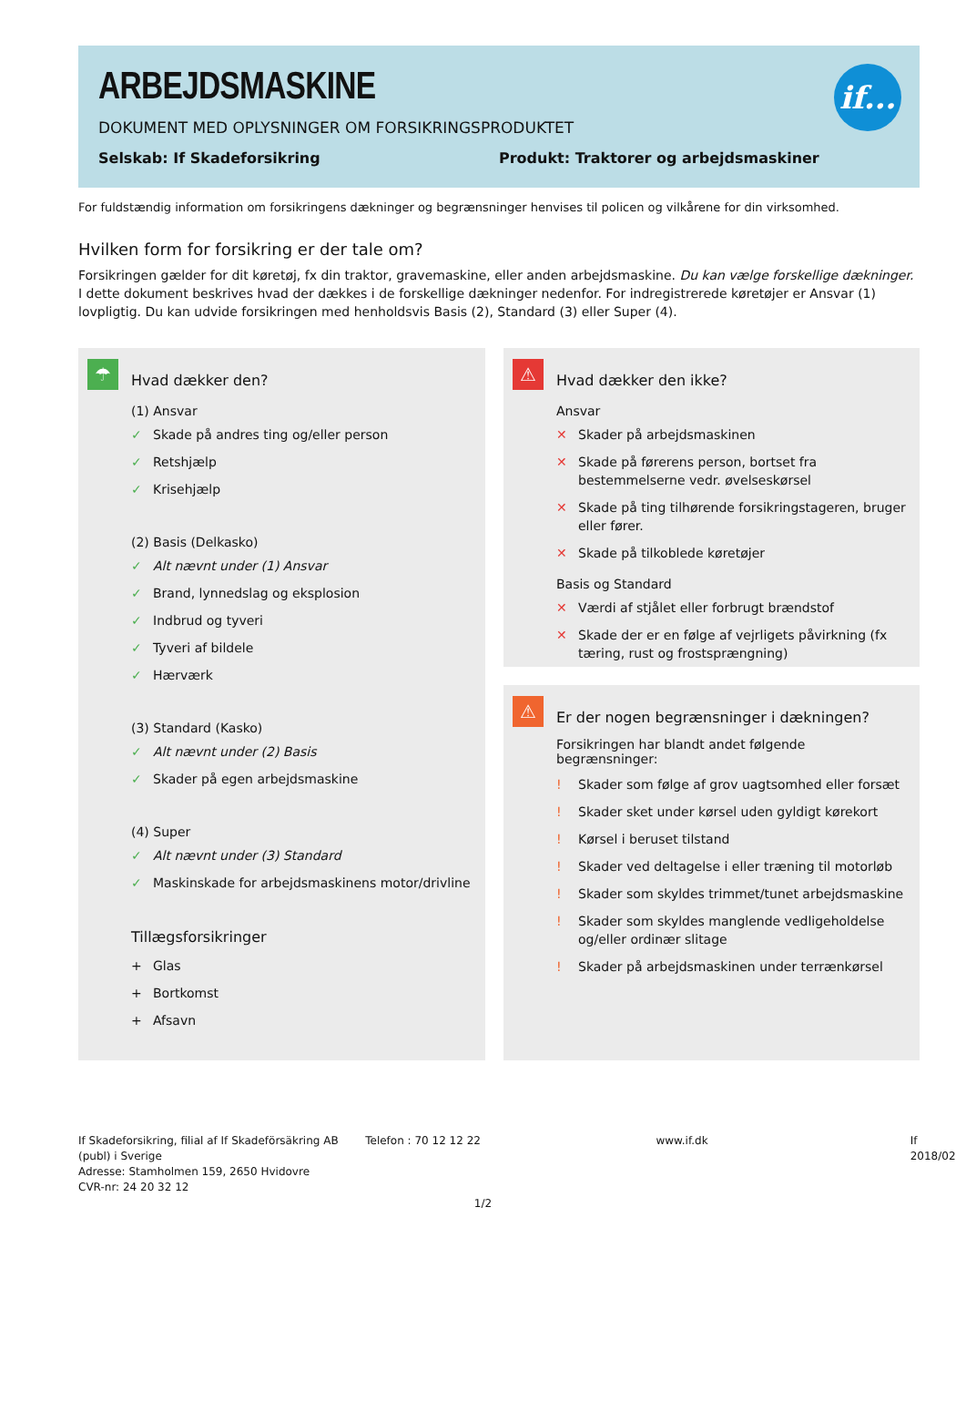ARBEJDSMASKINE
DOKUMENT MED OPLYSNINGER OM FORSIKRINGSPRODUKTET
Selskab: If Skadeforsikring Produkt: Traktorer og arbejdsmaskiner
if...
For fuldstændig information om forsikringens dækninger og begrænsninger henvises til policen og vilkårene for din virksomhed.
Hvilken form for forsikring er der tale om?
Forsikringen gælder for dit køretøj, fx din traktor, gravemaskine, eller anden arbejdsmaskine. Du kan vælge forskellige dækninger. I dette dokument beskrives hvad der dækkes i de forskellige dækninger nedenfor. For indregistrerede køretøjer er Ansvar (1) lovpligtig. Du kan udvide forsikringen med henholdsvis Basis (2), Standard (3) eller Super (4).
☂
Hvad dækker den?
(1) Ansvar
✓ Skade på andres ting og/eller person
✓ Retshjælp
✓ Krisehjælp
(2) Basis (Delkasko)
✓ Alt nævnt under (1) Ansvar
✓ Brand, lynnedslag og eksplosion
✓ Indbrud og tyveri
✓ Tyveri af bildele
✓ Hærværk
(3) Standard (Kasko)
✓ Alt nævnt under (2) Basis
✓ Skader på egen arbejdsmaskine
(4) Super
✓ Alt nævnt under (3) Standard
✓ Maskinskade for arbejdsmaskinens motor/drivline
Tillægsforsikringer
+ Glas
+ Bortkomst
+ Afsavn
⚠
Hvad dækker den ikke?
Ansvar
✕ Skader på arbejdsmaskinen
✕ Skade på førerens person, bortset fra bestemmelserne vedr. øvelseskørsel
✕ Skade på ting tilhørende forsikringstageren, bruger eller fører.
✕ Skade på tilkoblede køretøjer
Basis og Standard
✕ Værdi af stjålet eller forbrugt brændstof
✕ Skade der er en følge af vejrligets påvirkning (fx tæring, rust og frostsprængning)
⚠
Er der nogen begrænsninger i dækningen?
Forsikringen har blandt andet følgende begrænsninger:
! Skader som følge af grov uagtsomhed eller forsæt
! Skader sket under kørsel uden gyldigt kørekort
! Kørsel i beruset tilstand
! Skader ved deltagelse i eller træning til motorløb
! Skader som skyldes trimmet/tunet arbejdsmaskine
! Skader som skyldes manglende vedligeholdelse og/eller ordinær slitage
! Skader på arbejdsmaskinen under terrænkørsel
If Skadeforsikring, filial af If Skadeförsäkring AB (publ) i Sverige
Adresse: Stamholmen 159, 2650 Hvidovre
CVR-nr: 24 20 32 12
Telefon : 70 12 12 22 www.if.dk If 2018/02
1/2